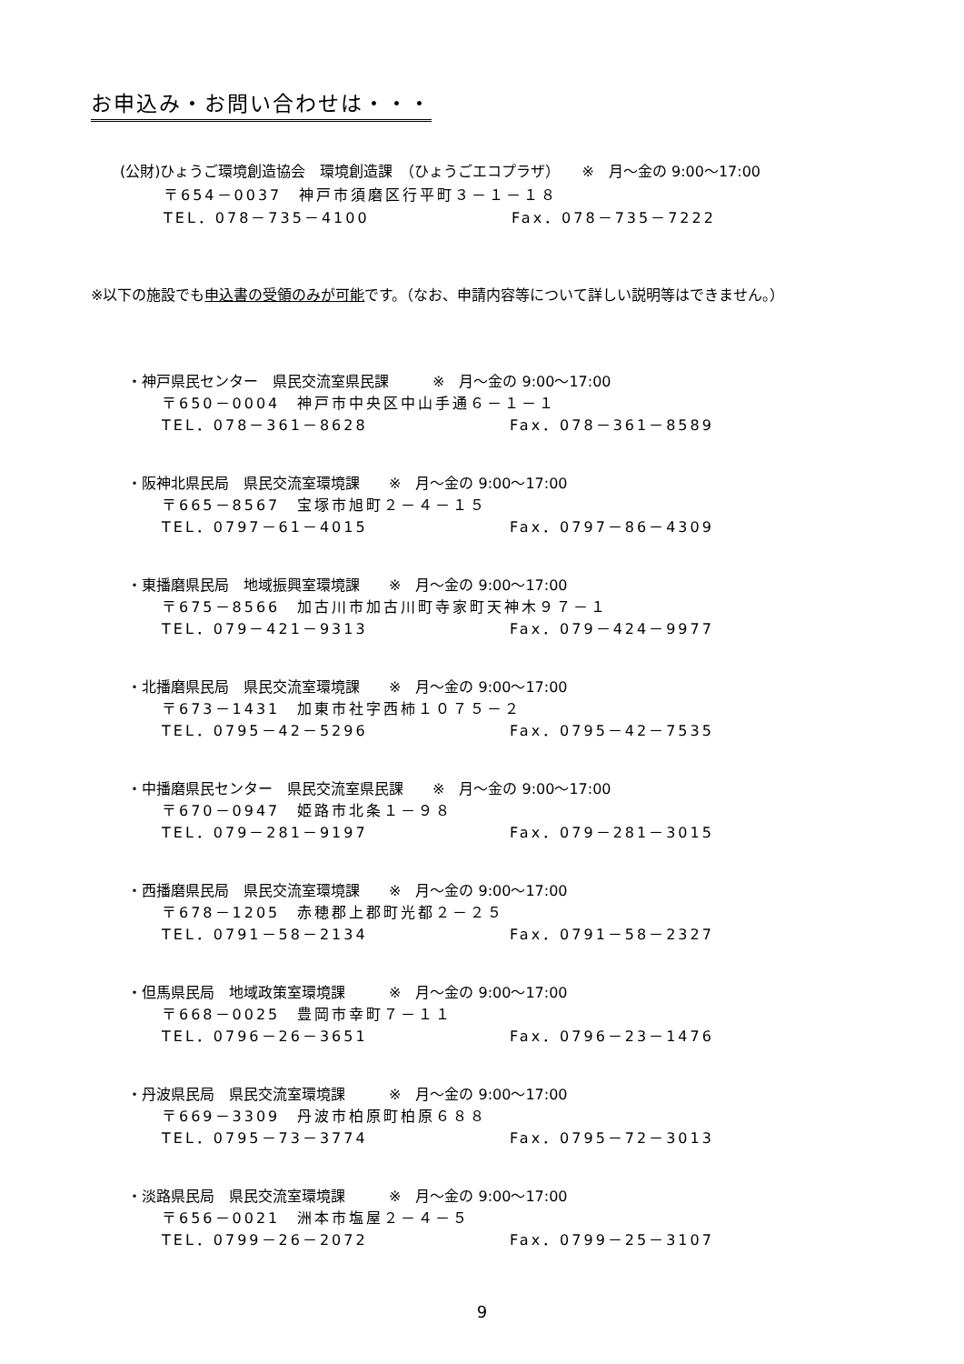お申込み・お問い合わせは・・・
　　(公財)ひょうご環境創造協会　環境創造課　（ひょうごエコプラザ）　　※　月～金の 9:00～17:00
〒654－0037　神戸市須磨区行平町３－１－１８
TEL．078－735－4100 Fax．078－735－7222
※以下の施設でも申込書の受領のみが可能です。（なお、申請内容等について詳しい説明等はできません。）
・神戸県民センター　県民交流室県民課　　　※　月～金の 9:00～17:00
〒650－0004　神戸市中央区中山手通６－１－１
TEL．078－361－8628 Fax．078－361－8589
・阪神北県民局　県民交流室環境課　　※　月～金の 9:00～17:00
〒665－8567　宝塚市旭町２－４－１５
TEL．0797－61－4015 Fax．0797－86－4309
・東播磨県民局　地域振興室環境課　　※　月～金の 9:00～17:00
〒675－8566　加古川市加古川町寺家町天神木９７－１
TEL．079－421－9313 Fax．079－424－9977
・北播磨県民局　県民交流室環境課　　※　月～金の 9:00～17:00
〒673－1431　加東市社字西柿１０７５－２
TEL．0795－42－5296 Fax．0795－42－7535
・中播磨県民センター　県民交流室県民課　　※　月～金の 9:00～17:00
〒670－0947　姫路市北条１－９８
TEL．079－281－9197 Fax．079－281－3015
・西播磨県民局　県民交流室環境課　　※　月～金の 9:00～17:00
〒678－1205　赤穂郡上郡町光都２－２５
TEL．0791－58－2134 Fax．0791－58－2327
・但馬県民局　地域政策室環境課　　　※　月～金の 9:00～17:00
〒668－0025　豊岡市幸町７－１１
TEL．0796－26－3651 Fax．0796－23－1476
・丹波県民局　県民交流室環境課　　　※　月～金の 9:00～17:00
〒669－3309　丹波市柏原町柏原６８８
TEL．0795－73－3774 Fax．0795－72－3013
・淡路県民局　県民交流室環境課　　　※　月～金の 9:00～17:00
〒656－0021　洲本市塩屋２－４－５
TEL．0799－26－2072 Fax．0799－25－3107
9